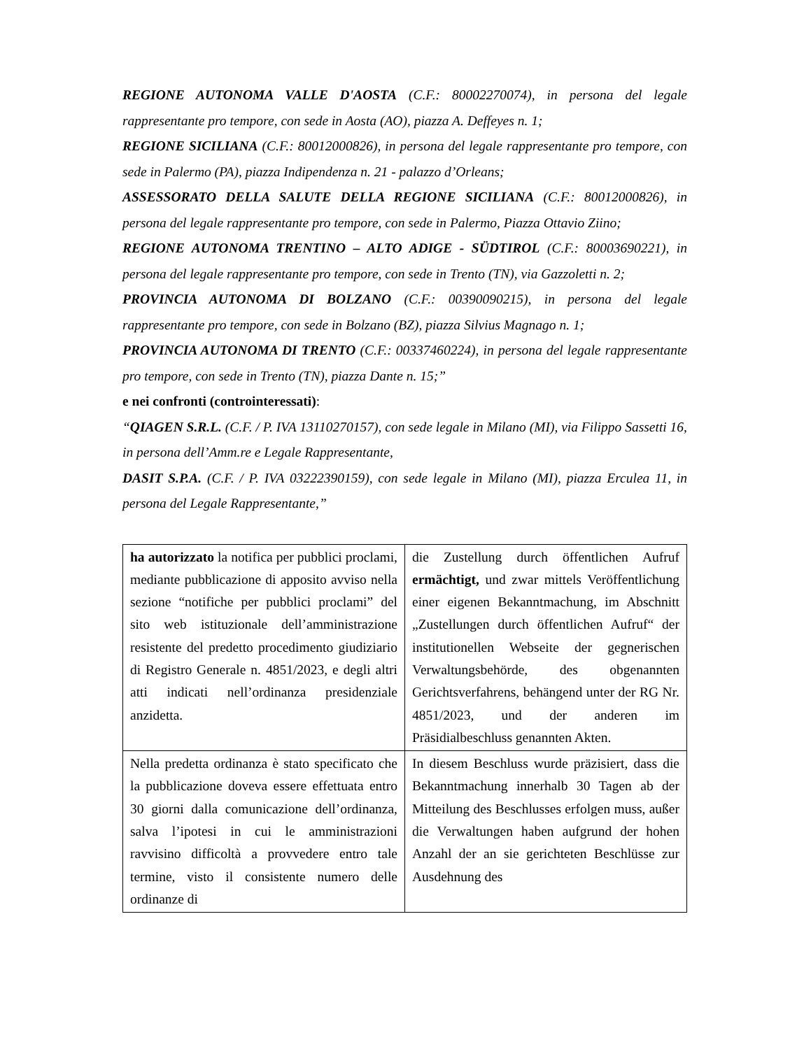REGIONE AUTONOMA VALLE D'AOSTA (C.F.: 80002270074), in persona del legale rappresentante pro tempore, con sede in Aosta (AO), piazza A. Deffeyes n. 1;
REGIONE SICILIANA (C.F.: 80012000826), in persona del legale rappresentante pro tempore, con sede in Palermo (PA), piazza Indipendenza n. 21 - palazzo d’Orleans;
ASSESSORATO DELLA SALUTE DELLA REGIONE SICILIANA (C.F.: 80012000826), in persona del legale rappresentante pro tempore, con sede in Palermo, Piazza Ottavio Ziino;
REGIONE AUTONOMA TRENTINO – ALTO ADIGE - SÜDTIROL (C.F.: 80003690221), in persona del legale rappresentante pro tempore, con sede in Trento (TN), via Gazzoletti n. 2;
PROVINCIA AUTONOMA DI BOLZANO (C.F.: 00390090215), in persona del legale rappresentante pro tempore, con sede in Bolzano (BZ), piazza Silvius Magnago n. 1;
PROVINCIA AUTONOMA DI TRENTO (C.F.: 00337460224), in persona del legale rappresentante pro tempore, con sede in Trento (TN), piazza Dante n. 15;”
e nei confronti (controinteressati):
“QIAGEN S.R.L. (C.F. / P. IVA 13110270157), con sede legale in Milano (MI), via Filippo Sassetti 16, in persona dell’Amm.re e Legale Rappresentante,
DASIT S.P.A. (C.F. / P. IVA 03222390159), con sede legale in Milano (MI), piazza Erculea 11, in persona del Legale Rappresentante,”
| ha autorizzato la notifica per pubblici proclami, mediante pubblicazione di apposito avviso nella sezione “notifiche per pubblici proclami” del sito web istituzionale dell’amministrazione resistente del predetto procedimento giudiziario di Registro Generale n. 4851/2023, e degli altri atti indicati nell’ordinanza presidenziale anzidetta. | die Zustellung durch öffentlichen Aufruf ermächtigt, und zwar mittels Veröffentlichung einer eigenen Bekanntmachung, im Abschnitt „Zustellungen durch öffentlichen Aufruf“ der institutionellen Webseite der gegnerischen Verwaltungsbehörde, des obgenannten Gerichtsverfahrens, behängend unter der RG Nr. 4851/2023, und der anderen im Präsidialbeschluss genannten Akten. |
| Nella predetta ordinanza è stato specificato che la pubblicazione doveva essere effettuata entro 30 giorni dalla comunicazione dell’ordinanza, salva l’ipotesi in cui le amministrazioni ravvisino difficoltà a provvedere entro tale termine, visto il consistente numero delle ordinanze di | In diesem Beschluss wurde präzisiert, dass die Bekanntmachung innerhalb 30 Tagen ab der Mitteilung des Beschlusses erfolgen muss, außer die Verwaltungen haben aufgrund der hohen Anzahl der an sie gerichteten Beschlüsse zur Ausdehnung des |